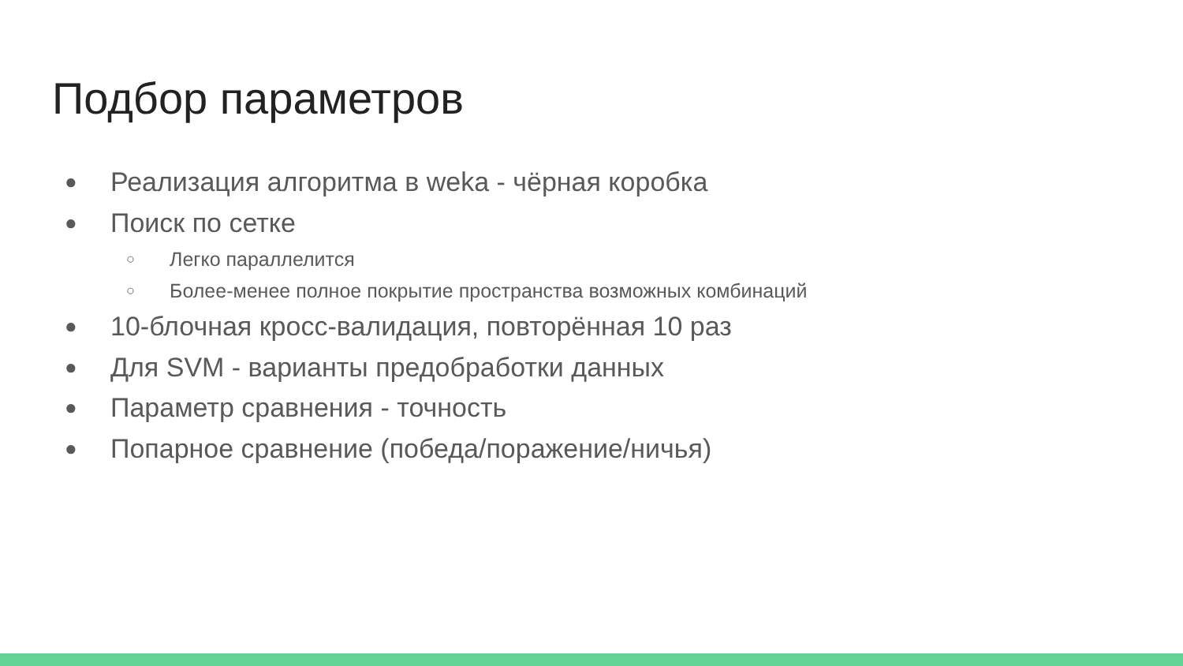Подбор параметров
● Реализация алгоритма в weka - чёрная коробка
● Поиск по сетке
○ Легко параллелится
○ Более-менее полное покрытие пространства возможных комбинаций
● 10-блочная кросс-валидация, повторённая 10 раз
● Для SVM - варианты предобработки данных
● Параметр сравнения - точность
● Попарное сравнение (победа/поражение/ничья)